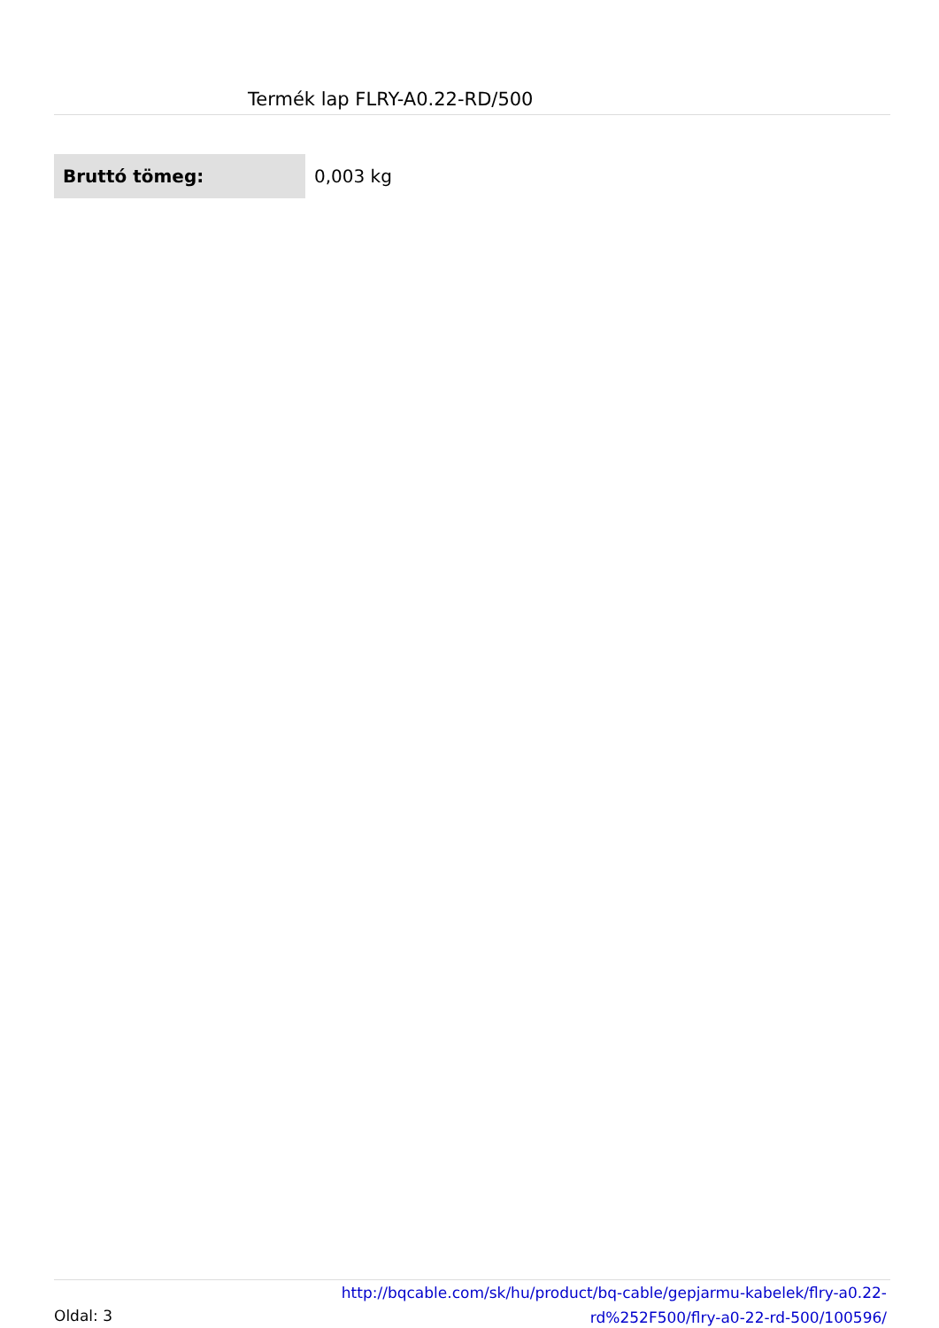Termék lap FLRY-A0.22-RD/500
| Bruttó tömeg: | 0,003 kg |
Oldal: 3 http://bqcable.com/sk/hu/product/bq-cable/gepjarmu-kabelek/flry-a0.22-
rd%252F500/flry-a0-22-rd-500/100596/